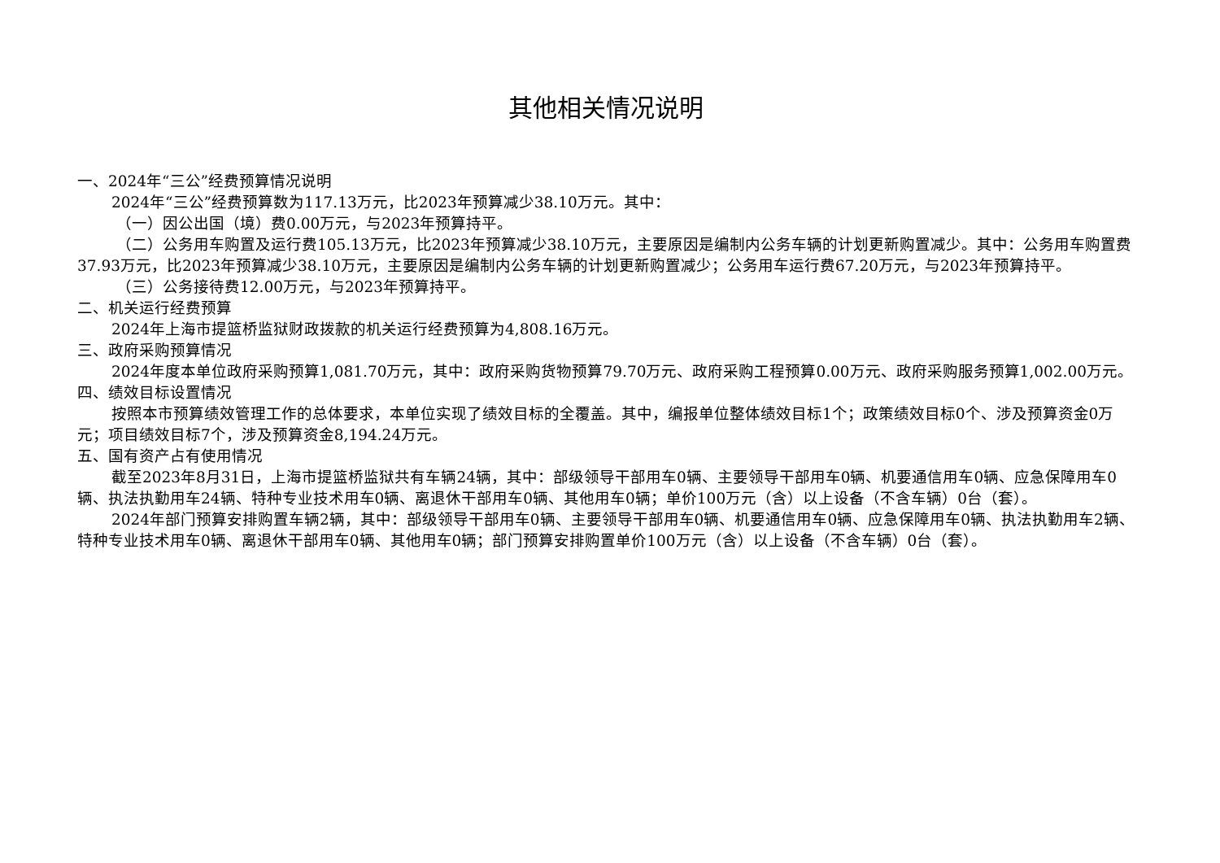其他相关情况说明
一、2024年“三公”经费预算情况说明
2024年“三公”经费预算数为117.13万元，比2023年预算减少38.10万元。其中：
（一）因公出国（境）费0.00万元，与2023年预算持平。
（二）公务用车购置及运行费105.13万元，比2023年预算减少38.10万元，主要原因是编制内公务车辆的计划更新购置减少。其中：公务用车购置费37.93万元，比2023年预算减少38.10万元，主要原因是编制内公务车辆的计划更新购置减少；公务用车运行费67.20万元，与2023年预算持平。
（三）公务接待费12.00万元，与2023年预算持平。
二、机关运行经费预算
2024年上海市提篮桥监狱财政拨款的机关运行经费预算为4,808.16万元。
三、政府采购预算情况
2024年度本单位政府采购预算1,081.70万元，其中：政府采购货物预算79.70万元、政府采购工程预算0.00万元、政府采购服务预算1,002.00万元。
四、绩效目标设置情况
按照本市预算绩效管理工作的总体要求，本单位实现了绩效目标的全覆盖。其中，编报单位整体绩效目标1个；政策绩效目标0个、涉及预算资金0万元；项目绩效目标7个，涉及预算资金8,194.24万元。
五、国有资产占有使用情况
截至2023年8月31日，上海市提篮桥监狱共有车辆24辆，其中：部级领导干部用车0辆、主要领导干部用车0辆、机要通信用车0辆、应急保障用车0辆、执法执勤用车24辆、特种专业技术用车0辆、离退休干部用车0辆、其他用车0辆；单价100万元（含）以上设备（不含车辆）0台（套）。
2024年部门预算安排购置车辆2辆，其中：部级领导干部用车0辆、主要领导干部用车0辆、机要通信用车0辆、应急保障用车0辆、执法执勤用车2辆、特种专业技术用车0辆、离退休干部用车0辆、其他用车0辆；部门预算安排购置单价100万元（含）以上设备（不含车辆）0台（套）。